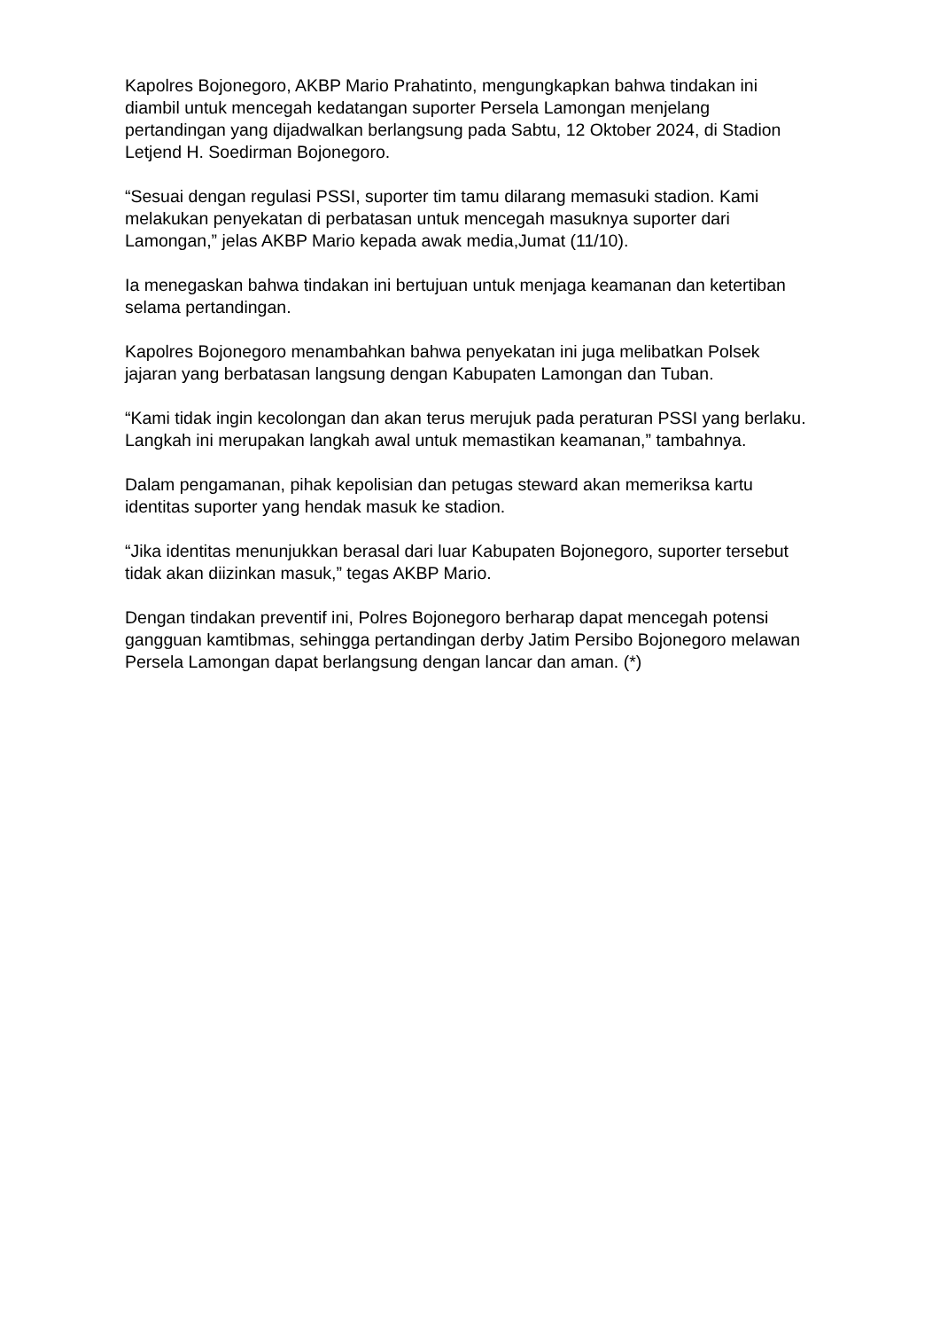Kapolres Bojonegoro, AKBP Mario Prahatinto, mengungkapkan bahwa tindakan ini diambil untuk mencegah kedatangan suporter Persela Lamongan menjelang pertandingan yang dijadwalkan berlangsung pada Sabtu, 12 Oktober 2024, di Stadion Letjend H. Soedirman Bojonegoro.
“Sesuai dengan regulasi PSSI, suporter tim tamu dilarang memasuki stadion. Kami melakukan penyekatan di perbatasan untuk mencegah masuknya suporter dari Lamongan,” jelas AKBP Mario kepada awak media,Jumat (11/10).
Ia menegaskan bahwa tindakan ini bertujuan untuk menjaga keamanan dan ketertiban selama pertandingan.
Kapolres Bojonegoro menambahkan bahwa penyekatan ini juga melibatkan Polsek jajaran yang berbatasan langsung dengan Kabupaten Lamongan dan Tuban.
“Kami tidak ingin kecolongan dan akan terus merujuk pada peraturan PSSI yang berlaku. Langkah ini merupakan langkah awal untuk memastikan keamanan,” tambahnya.
Dalam pengamanan, pihak kepolisian dan petugas steward akan memeriksa kartu identitas suporter yang hendak masuk ke stadion.
“Jika identitas menunjukkan berasal dari luar Kabupaten Bojonegoro, suporter tersebut tidak akan diizinkan masuk,” tegas AKBP Mario.
Dengan tindakan preventif ini, Polres Bojonegoro berharap dapat mencegah potensi gangguan kamtibmas, sehingga pertandingan derby Jatim Persibo Bojonegoro melawan Persela Lamongan dapat berlangsung dengan lancar dan aman. (*)